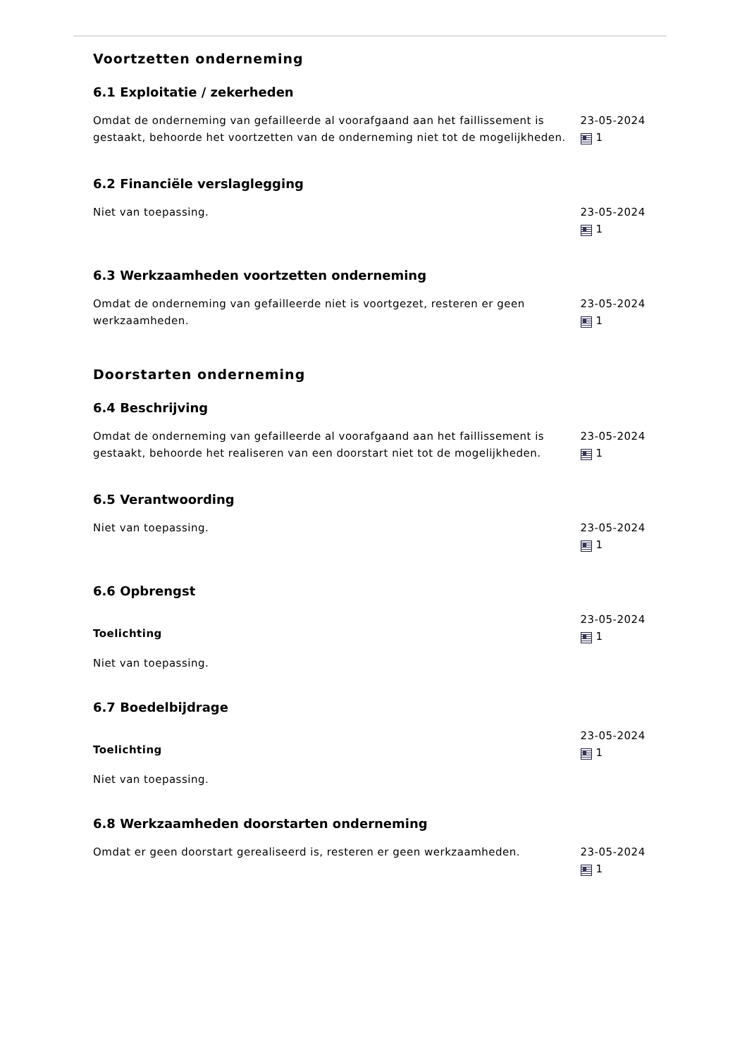Voortzetten onderneming
6.1 Exploitatie / zekerheden
Omdat de onderneming van gefailleerde al voorafgaand aan het faillissement is gestaakt, behoorde het voortzetten van de onderneming niet tot de mogelijkheden.
23-05-2024
1
6.2 Financiële verslaglegging
Niet van toepassing. 23-05-2024
1
6.3 Werkzaamheden voortzetten onderneming
Omdat de onderneming van gefailleerde niet is voortgezet, resteren er geen werkzaamheden.
23-05-2024
1
Doorstarten onderneming
6.4 Beschrijving
Omdat de onderneming van gefailleerde al voorafgaand aan het faillissement is gestaakt, behoorde het realiseren van een doorstart niet tot de mogelijkheden.
23-05-2024
1
6.5 Verantwoording
Niet van toepassing. 23-05-2024
1
6.6 Opbrengst
Toelichting
Niet van toepassing.
23-05-2024
1
6.7 Boedelbijdrage
Toelichting
Niet van toepassing.
23-05-2024
1
6.8 Werkzaamheden doorstarten onderneming
Omdat er geen doorstart gerealiseerd is, resteren er geen werkzaamheden. 23-05-2024
1